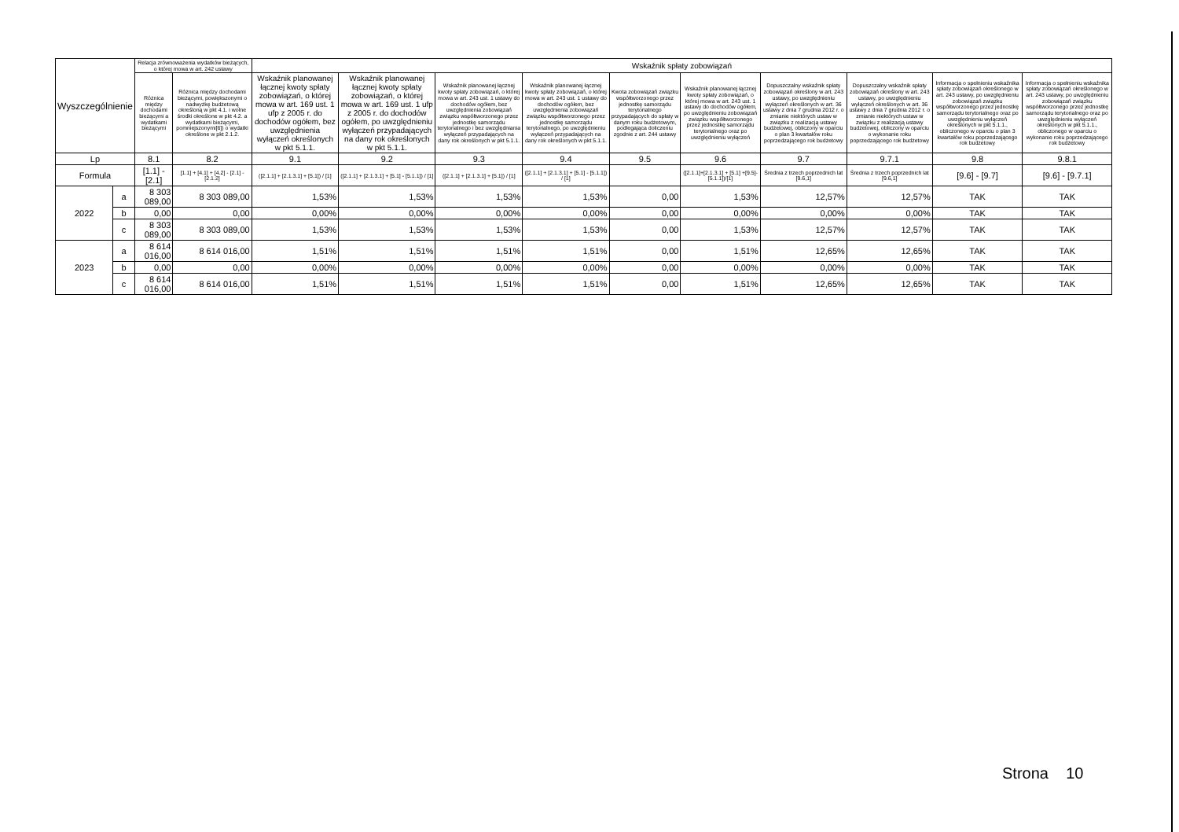| Wyszczególnienie | | Relacja zrównoważenia wydatków bieżących, o której mowa w art. 242 ustawy | | Wskaźnik spłaty zobowiązań | | | | | | | | | |
| --- | --- | --- | --- | --- | --- | --- | --- | --- | --- | --- | --- | --- | --- |
| | | Różnica między dochodami bieżącymi a wydatkami bieżącymi | Różnica między dochodami bieżącymi, powiększonymi o nadwyżkę budżetową określoną w pkt 4.1. i wolne środki określone w pkt 4.2. a wydatkami bieżącymi, pomniejszonymi[6]) o wydatki określone w pkt 2.1.2. | Wskaźnik planowanej łącznej kwoty spłaty zobowiązań, o której mowa w art. 169 ust. 1 ufp z 2005 r. do dochodów ogółem, bez uwzględnienia wyłączeń określonych w pkt 5.1.1. | Wskaźnik planowanej łącznej kwoty spłaty zobowiązań, o której mowa w art. 169 ust. 1 ufp z 2005 r. do dochodów ogółem, po uwzględnieniu wyłączeń przypadających na dany rok określonych w pkt 5.1.1. | Wskaźnik planowanej łącznej kwoty spłaty zobowiązań, o której mowa w art. 243 ust. 1 ustawy do dochodów ogółem, bez uwzględnienia zobowiązań związku współtworzonego przez jednostkę samorządu terytorialnego i bez uwzględniania wyłączeń przypadających na dany rok określonych w pkt 5.1.1. | Wskaźnik planowanej łącznej kwoty spłaty zobowiązań, o której mowa w art. 243 ust. 1 ustawy do dochodów ogółem, bez uwzględnienia zobowiązań związku współtworzonego przez jednostkę samorządu terytorialnego, po uwzględnieniu wyłączeń przypadających na dany rok określonych w pkt 5.1.1. | Kwota zobowiązań związku współtworzonego przez jednostkę samorządu terytorialnego przypadających do spłaty w danym roku budżetowym, podlegająca doliczeniu zgodnie z art. 244 ustawy | Wskaźnik planowanej łącznej kwoty spłaty zobowiązań, o której mowa w art. 243 ust. 1 ustawy do dochodów ogółem, po uwzględnieniu zobowiązań związku współtworzonego przez jednostkę samorządu terytorialnego oraz po uwzględnieniu wyłączeń | Dopuszczalny wskaźnik spłaty zobowiązań określony w art. 243 ustawy, po uwzględnieniu wyłączeń określonych w art. 36 ustawy z dnia 7 grudnia 2012 r. o zmianie niektórych ustaw w związku z realizacją ustawy budżetowej, obliczony w oparciu o plan 3 kwartałów roku poprzedzającego rok budżetowy | Dopuszczalny wskaźnik spłaty zobowiązań określony w art. 243 ustawy, po uwzględnieniu wyłączeń określonych w art. 36 ustawy z dnia 7 grudnia 2012 r. o zmianie niektórych ustaw w związku z realizacją ustawy budżetowej, obliczony w oparciu o wykonanie roku poprzedzającego rok budżetowy | Informacja o spełnieniu wskaźnika spłaty zobowiązań określonego w art. 243 ustawy, po uwzględnieniu zobowiązań związku współtworzonego przez jednostkę samorządu terytorialnego oraz po uwzględnieniu wyłączeń określonych w pkt 5.1.1., obliczonego w oparciu o plan 3 kwartałów roku poprzedzającego rok budżetowy | Informacja o spełnieniu wskaźnika spłaty zobowiązań określonego w art. 243 ustawy, po uwzględnieniu zobowiązań związku współtworzonego przez jednostkę samorządu terytorialnego oraz po uwzględnieniu wyłączeń określonych w pkt 5.1.1., obliczonego w oparciu o wykonanie roku poprzedzającego rok budżetowy |
| Lp | | 8.1 | 8.2 | 9.1 | 9.2 | 9.3 | 9.4 | 9.5 | 9.6 | 9.7 | 9.7.1 | 9.8 | 9.8.1 |
| Formula | | [1.1] - [2.1] | [1.1] + [4.1] + [4.2] - [2.1] - [2.1.2] | ([2.1.1] + [2.1.3.1] + [5.1]) / [1] | ([2.1.1] + [2.1.3.1] + [5.1] - [5.1.1]) / [1] | ([2.1.1] + [2.1.3.1] + [5.1]) / [1] | ([2.1.1] + [2.1.3.1] + [5.1] - [5.1.1]) / [1] | | ([2.1.1]+[2.1.3.1] + [5.1] +[9.5]-[5.1.1])/[1] | Średnia z trzech poprzednich lat [9.6,1] | Średnia z trzech poprzednich lat [9.6,1] | [9.6] - [9.7] | [9.6] - [9.7.1] |
| 2022 | a | 8 303 089,00 | 8 303 089,00 | 1,53% | 1,53% | 1,53% | 1,53% | 0,00 | 1,53% | 12,57% | 12,57% | TAK | TAK |
| | b | 0,00 | 0,00 | 0,00% | 0,00% | 0,00% | 0,00% | 0,00 | 0,00% | 0,00% | 0,00% | TAK | TAK |
| | c | 8 303 089,00 | 8 303 089,00 | 1,53% | 1,53% | 1,53% | 1,53% | 0,00 | 1,53% | 12,57% | 12,57% | TAK | TAK |
| 2023 | a | 8 614 016,00 | 8 614 016,00 | 1,51% | 1,51% | 1,51% | 1,51% | 0,00 | 1,51% | 12,65% | 12,65% | TAK | TAK |
| | b | 0,00 | 0,00 | 0,00% | 0,00% | 0,00% | 0,00% | 0,00 | 0,00% | 0,00% | 0,00% | TAK | TAK |
| | c | 8 614 016,00 | 8 614 016,00 | 1,51% | 1,51% | 1,51% | 1,51% | 0,00 | 1,51% | 12,65% | 12,65% | TAK | TAK |
Strona 10